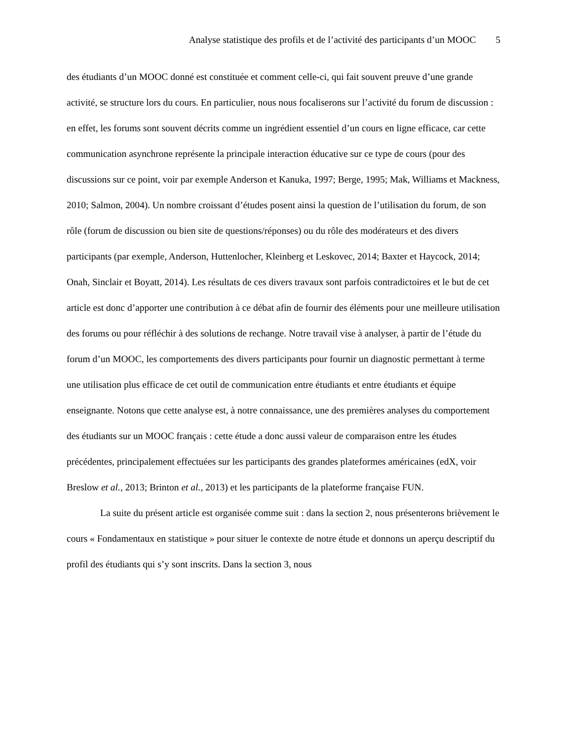Analyse statistique des profils et de l’activité des participants d’un MOOC 5
des étudiants d’un MOOC donné est constituée et comment celle-ci, qui fait souvent preuve d’une grande activité, se structure lors du cours. En particulier, nous nous focaliserons sur l’activité du forum de discussion : en effet, les forums sont souvent décrits comme un ingrédient essentiel d’un cours en ligne efficace, car cette communication asynchrone représente la principale interaction éducative sur ce type de cours (pour des discussions sur ce point, voir par exemple Anderson et Kanuka, 1997; Berge, 1995; Mak, Williams et Mackness, 2010; Salmon, 2004). Un nombre croissant d’études posent ainsi la question de l’utilisation du forum, de son rôle (forum de discussion ou bien site de questions/réponses) ou du rôle des modérateurs et des divers participants (par exemple, Anderson, Huttenlocher, Kleinberg et Leskovec, 2014; Baxter et Haycock, 2014; Onah, Sinclair et Boyatt, 2014). Les résultats de ces divers travaux sont parfois contradictoires et le but de cet article est donc d’apporter une contribution à ce débat afin de fournir des éléments pour une meilleure utilisation des forums ou pour réfléchir à des solutions de rechange. Notre travail vise à analyser, à partir de l’étude du forum d’un MOOC, les comportements des divers participants pour fournir un diagnostic permettant à terme une utilisation plus efficace de cet outil de communication entre étudiants et entre étudiants et équipe enseignante. Notons que cette analyse est, à notre connaissance, une des premières analyses du comportement des étudiants sur un MOOC français : cette étude a donc aussi valeur de comparaison entre les études précédentes, principalement effectuées sur les participants des grandes plateformes américaines (edX, voir Breslow et al., 2013; Brinton et al., 2013) et les participants de la plateforme française FUN.
La suite du présent article est organisée comme suit : dans la section 2, nous présenterons brièvement le cours « Fondamentaux en statistique » pour situer le contexte de notre étude et donnons un aperçu descriptif du profil des étudiants qui s’y sont inscrits. Dans la section 3, nous